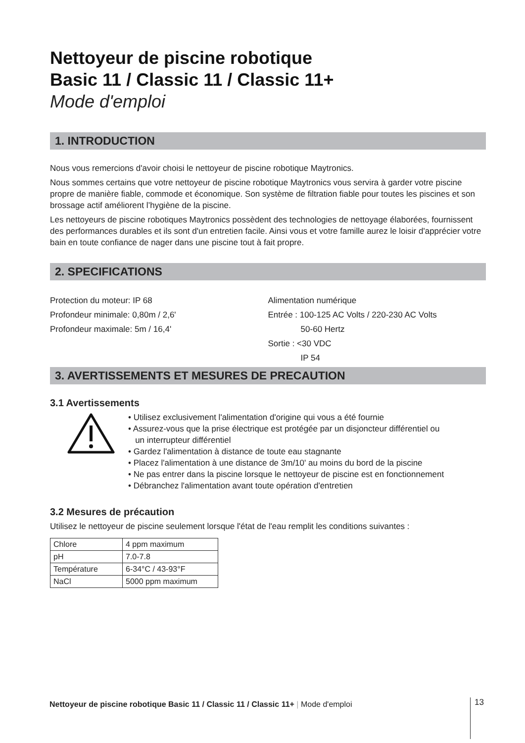Nettoyeur de piscine robotique
Basic 11 / Classic 11 / Classic 11+
Mode d'emploi
1. INTRODUCTION
Nous vous remercions d'avoir choisi le nettoyeur de piscine robotique Maytronics.
Nous sommes certains que votre nettoyeur de piscine robotique Maytronics vous servira à garder votre piscine propre de manière fiable, commode et économique. Son système de filtration fiable pour toutes les piscines et son brossage actif améliorent l’hygiène de la piscine.
Les nettoyeurs de piscine robotiques Maytronics possèdent des technologies de nettoyage élaborées, fournissent des performances durables et ils sont d'un entretien facile. Ainsi vous et votre famille aurez le loisir d'apprécier votre bain en toute confiance de nager dans une piscine tout à fait propre.
2. SPECIFICATIONS
Protection du moteur: IP 68
Profondeur minimale: 0,80m / 2,6'
Profondeur maximale: 5m / 16,4'
Alimentation numérique
Entrée : 100-125 AC Volts / 220-230 AC Volts
50-60 Hertz
Sortie : <30 VDC
IP 54
3. AVERTISSEMENTS ET MESURES DE PRECAUTION
3.1 Avertissements
• Utilisez exclusivement l'alimentation d'origine qui vous a été fournie
• Assurez-vous que la prise électrique est protégée par un disjoncteur différentiel ou
un interrupteur différentiel
• Gardez l'alimentation à distance de toute eau stagnante
• Placez l'alimentation à une distance de 3m/10' au moins du bord de la piscine
• Ne pas entrer dans la piscine lorsque le nettoyeur de piscine est en fonctionnement
• Débranchez l'alimentation avant toute opération d'entretien
3.2 Mesures de précaution
Utilisez le nettoyeur de piscine seulement lorsque l'état de l'eau remplit les conditions suivantes :
| Chlore | 4 ppm maximum |
| pH | 7.0-7.8 |
| Température | 6-34°C / 43-93°F |
| NaCl | 5000 ppm maximum |
Nettoyeur de piscine robotique Basic 11 / Classic 11 / Classic 11+ | Mode d'emploi
13